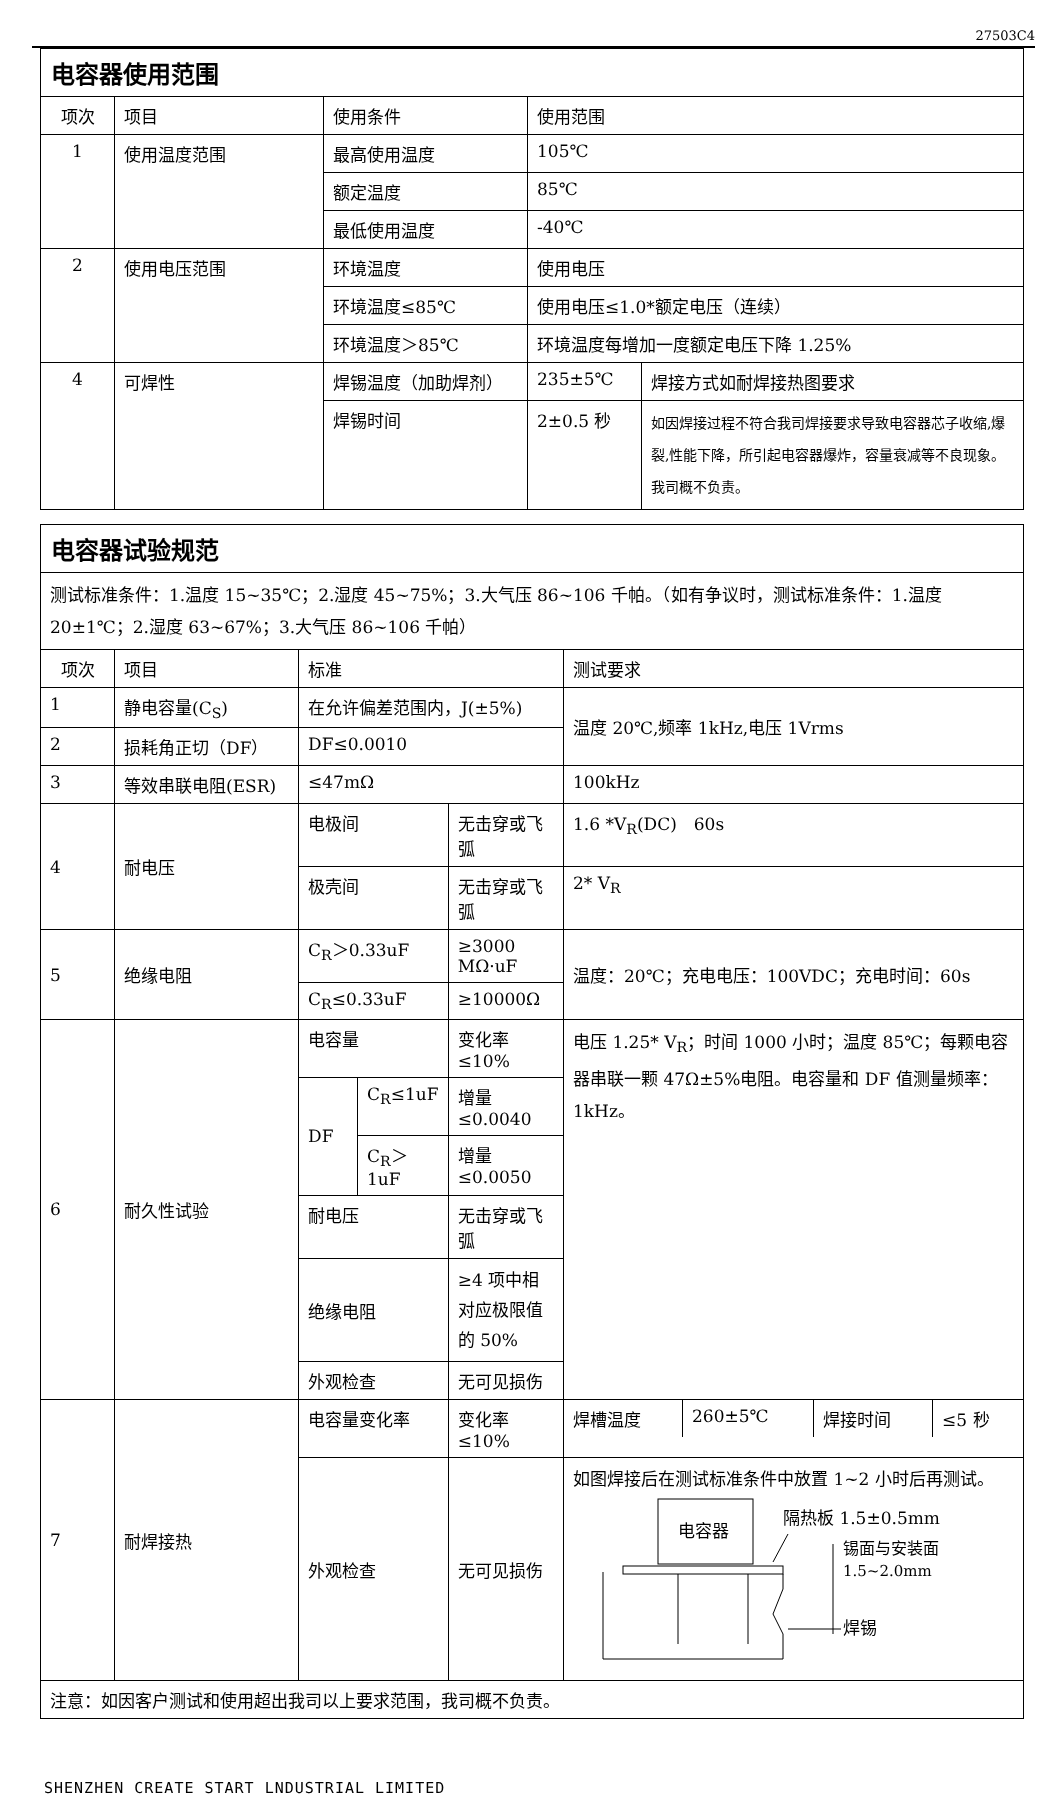27503C4
| 电容器使用范围 | | | | |
| 项次 | 项目 | 使用条件 | 使用范围 | |
| 1 | 使用温度范围 | 最高使用温度 | 105℃ | |
| | | 额定温度 | 85℃ | |
| | | 最低使用温度 | -40℃ | |
| 2 | 使用电压范围 | 环境温度 | 使用电压 | |
| | | 环境温度≤85℃ | 使用电压≤1.0*额定电压（连续） | |
| | | 环境温度＞85℃ | 环境温度每增加一度额定电压下降 1.25% | |
| 4 | 可焊性 | 焊锡温度（加助焊剂） | 235±5℃ | 焊接方式如耐焊接热图要求 |
| | | 焊锡时间 | 2±0.5 秒 | 如因焊接过程不符合我司焊接要求导致电容器芯子收缩,爆裂,性能下降，所引起电容器爆炸，容量衰减等不良现象。我司概不负责。 |
| 电容器试验规范 | | | | | |
| 测试标准条件：1.温度 15~35℃；2.湿度 45~75%；3.大气压 86~106 千帕。（如有争议时，测试标准条件：1.温度 20±1℃；2.湿度 63~67%；3.大气压 86~106 千帕） | | | | | |
| 项次 | 项目 | 标准 | | | 测试要求 |
| 1 | 静电容量(C<sub>S</sub>) | 在允许偏差范围内，J(±5%) | | | 温度 20℃,频率 1kHz,电压 1Vrms |
| 2 | 损耗角正切（DF） | DF≤0.0010 | | | |
| 3 | 等效串联电阻(ESR) | ≤47mΩ | | | 100kHz |
| 4 | 耐电压 | 电极间 | | 无击穿或飞弧 | 1.6 *V<sub>R</sub>(DC) 60s |
| | | 极壳间 | | 无击穿或飞弧 | 2* V<sub>R</sub> |
| 5 | 绝缘电阻 | C<sub>R</sub>＞0.33uF | | ≥3000 MΩ·uF | 温度：20℃；充电电压：100VDC；充电时间：60s |
| | | C<sub>R</sub>≤0.33uF | | ≥10000Ω | |
| 6 | 耐久性试验 | 电容量 | | 变化率≤10% | 电压 1.25* V<sub>R</sub>；时间 1000 小时；温度 85℃；每颗电容器串联一颗 47Ω±5%电阻。电容量和 DF 值测量频率：1kHz。 |
| | | DF | C<sub>R</sub>≤1uF | 增量≤0.0040 | |
| | | | C<sub>R</sub>＞1uF | 增量≤0.0050 | |
| | | 耐电压 | | 无击穿或飞弧 | |
| | | 绝缘电阻 | | ≥4 项中相对应极限值的 50% | |
| | | 外观检查 | | 无可见损伤 | |
| 7 | 耐焊接热 | 电容量变化率 | | 变化率≤10% | / 焊槽温度 / 260±5℃ / 焊接时间 / ≤5 秒 / |
| | | 外观检查 | | 无可见损伤 | 如图焊接后在测试标准条件中放置 1~2 小时后再测试。 电容器 隔热板 1.5±0.5mm 锡面与安装面 1.5~2.0mm 焊锡 |
| 注意：如因客户测试和使用超出我司以上要求范围，我司概不负责。 | | | | | |
SHENZHEN CREATE START LNDUSTRIAL LIMITED